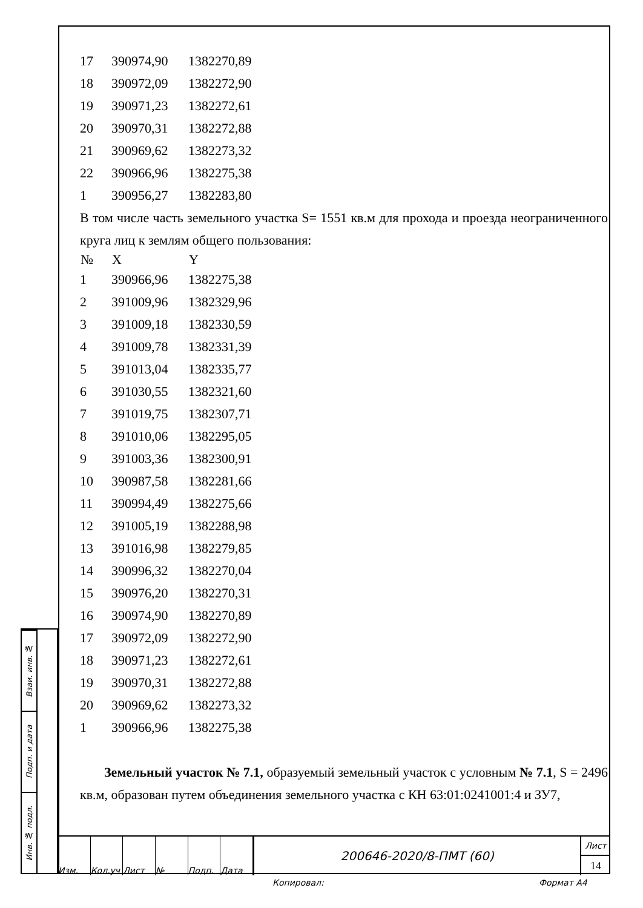| 17 | 390974,90 | 1382270,89 |
| 18 | 390972,09 | 1382272,90 |
| 19 | 390971,23 | 1382272,61 |
| 20 | 390970,31 | 1382272,88 |
| 21 | 390969,62 | 1382273,32 |
| 22 | 390966,96 | 1382275,38 |
| 1 | 390956,27 | 1382283,80 |
В том числе часть земельного участка S= 1551 кв.м для прохода и проезда неограниченного круга лиц к землям общего пользования:
| № | X | Y |
| --- | --- | --- |
| 1 | 390966,96 | 1382275,38 |
| 2 | 391009,96 | 1382329,96 |
| 3 | 391009,18 | 1382330,59 |
| 4 | 391009,78 | 1382331,39 |
| 5 | 391013,04 | 1382335,77 |
| 6 | 391030,55 | 1382321,60 |
| 7 | 391019,75 | 1382307,71 |
| 8 | 391010,06 | 1382295,05 |
| 9 | 391003,36 | 1382300,91 |
| 10 | 390987,58 | 1382281,66 |
| 11 | 390994,49 | 1382275,66 |
| 12 | 391005,19 | 1382288,98 |
| 13 | 391016,98 | 1382279,85 |
| 14 | 390996,32 | 1382270,04 |
| 15 | 390976,20 | 1382270,31 |
| 16 | 390974,90 | 1382270,89 |
| 17 | 390972,09 | 1382272,90 |
| 18 | 390971,23 | 1382272,61 |
| 19 | 390970,31 | 1382272,88 |
| 20 | 390969,62 | 1382273,32 |
| 1 | 390966,96 | 1382275,38 |
Земельный участок № 7.1, образуемый земельный участок с условным № 7.1, S = 2496 кв.м, образован путем объединения земельного участка с КН 63:01:0241001:4 и ЗУ7,
Взаи. инв. №
Подп. и дата
Инв. № подл.
Изм. Кол.уч Лист № Подп. Дата
200646-2020/8-ПМТ (60)
Лист
14
Копировал: Формат А4